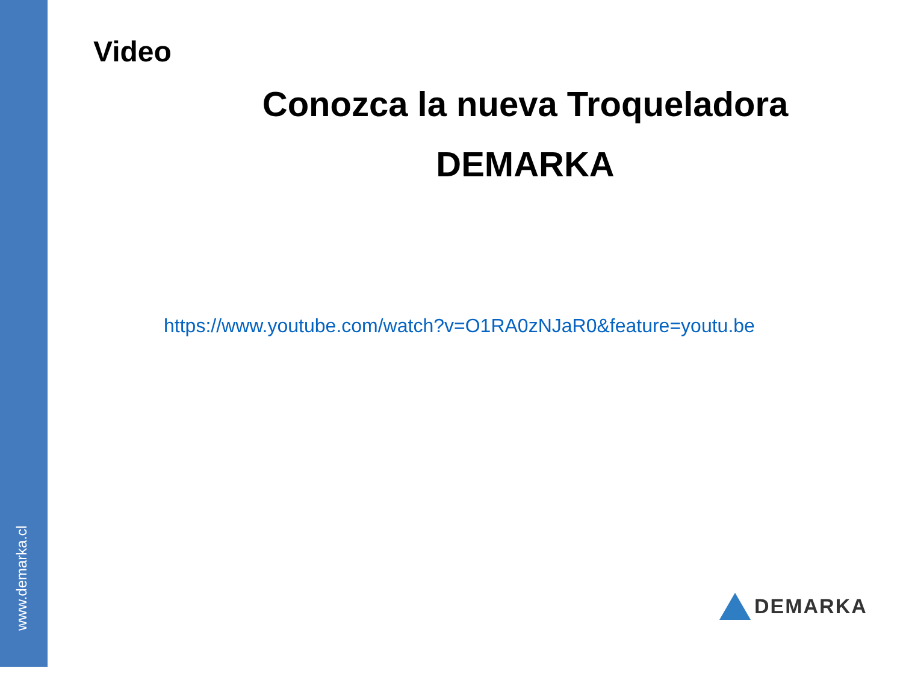www.demarka.cl
Video
Conozca la nueva Troqueladora
DEMARKA
https://www.youtube.com/watch?v=O1RA0zNJaR0&feature=youtu.be
DEMARKA